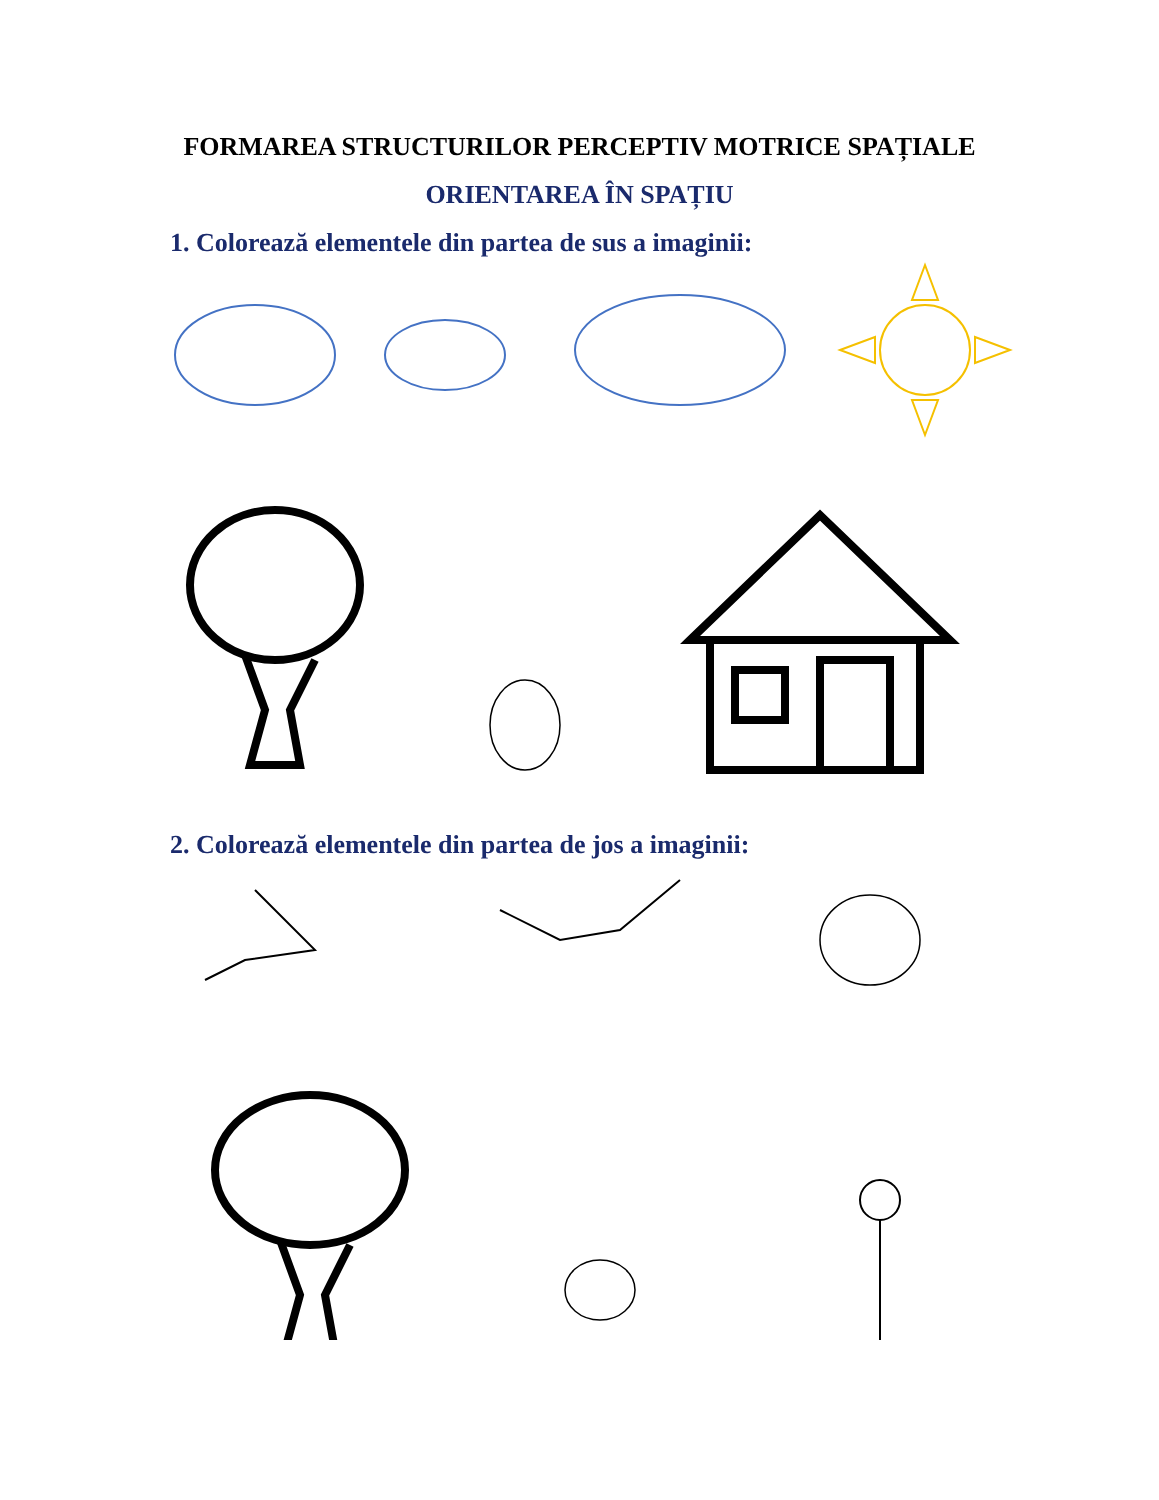FORMAREA STRUCTURILOR PERCEPTIV MOTRICE SPAȚIALE
ORIENTAREA ÎN SPAȚIU
1. Colorează elementele din partea de sus a imaginii:
2. Colorează elementele din partea de jos a imaginii: